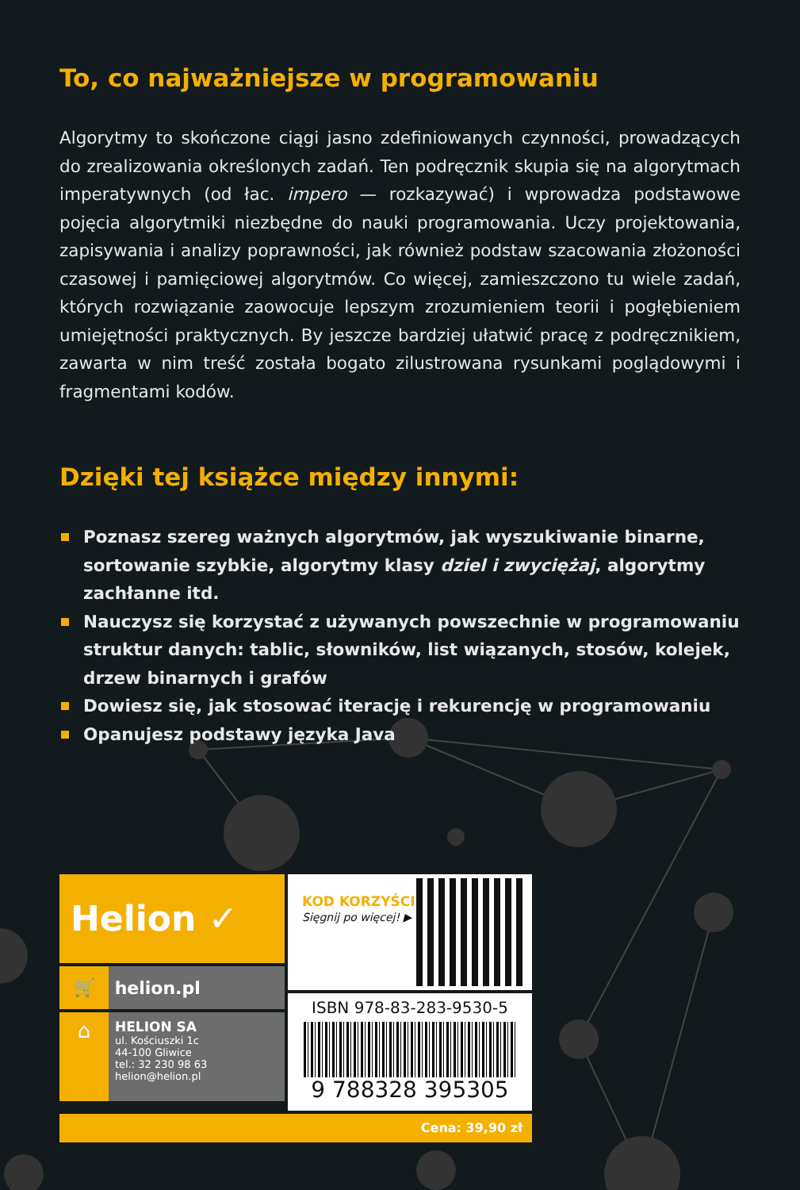To, co najważniejsze w programowaniu
Algorytmy to skończone ciągi jasno zdefiniowanych czynności, prowadzących do zrealizowania określonych zadań. Ten podręcznik skupia się na algorytmach imperatywnych (od łac. impero — rozkazywać) i wprowadza podstawowe pojęcia algorytmiki niezbędne do nauki programowania. Uczy projektowania, zapisywania i analizy poprawności, jak również podstaw szacowania złożoności czasowej i pamięciowej algorytmów. Co więcej, zamieszczono tu wiele zadań, których rozwiązanie zaowocuje lepszym zrozumieniem teorii i pogłębieniem umiejętności praktycznych. By jeszcze bardziej ułatwić pracę z podręcznikiem, zawarta w nim treść została bogato zilustrowana rysunkami poglądowymi i fragmentami kodów.
Dzięki tej książce między innymi:
Poznasz szereg ważnych algorytmów, jak wyszukiwanie binarne, sortowanie szybkie, algorytmy klasy dziel i zwyciężaj, algorytmy zachłanne itd.
Nauczysz się korzystać z używanych powszechnie w programowaniu struktur danych: tablic, słowników, list wiązanych, stosów, kolejek, drzew binarnych i grafów
Dowiesz się, jak stosować iterację i rekurencję w programowaniu
Opanujesz podstawy języka Java
Helion ✓
🛒 helion.pl
⌂
HELION SA
ul. Kościuszki 1c
44-100 Gliwice
tel.: 32 230 98 63
helion@helion.pl
KOD KORZYŚCI
Sięgnij po więcej! ▶
ISBN 978-83-283-9530-5
9 788328 395305
Cena: 39,90 zł